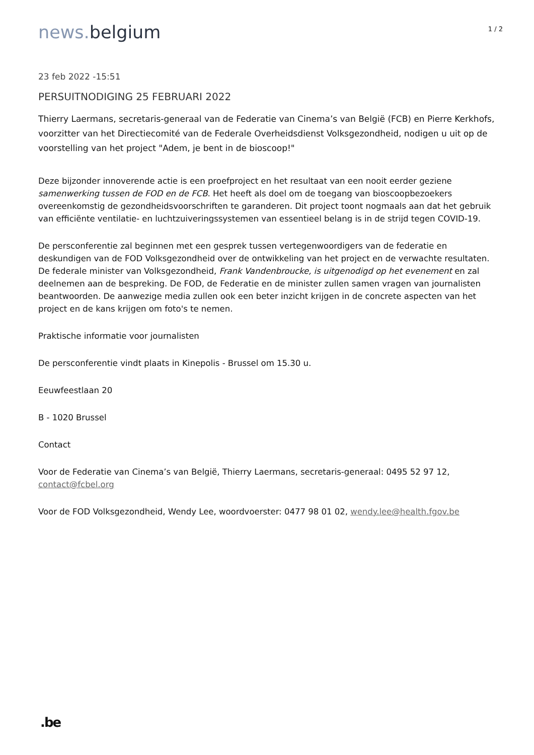news. belgium
1 / 2
23 feb 2022 -15:51
PERSUITNODIGING 25 FEBRUARI 2022
Thierry Laermans, secretaris-generaal van de Federatie van Cinema’s van België (FCB) en Pierre Kerkhofs, voorzitter van het Directiecomité van de Federale Overheidsdienst Volksgezondheid, nodigen u uit op de voorstelling van het project "Adem, je bent in de bioscoop!"
Deze bijzonder innoverende actie is een proefproject en het resultaat van een nooit eerder geziene samenwerking tussen de FOD en de FCB. Het heeft als doel om de toegang van bioscoopbezoekers overeenkomstig de gezondheidsvoorschriften te garanderen. Dit project toont nogmaals aan dat het gebruik van efficiënte ventilatie- en luchtzuiveringssystemen van essentieel belang is in de strijd tegen COVID-19.
De persconferentie zal beginnen met een gesprek tussen vertegenwoordigers van de federatie en deskundigen van de FOD Volksgezondheid over de ontwikkeling van het project en de verwachte resultaten. De federale minister van Volksgezondheid, Frank Vandenbroucke, is uitgenodigd op het evenement en zal deelnemen aan de bespreking. De FOD, de Federatie en de minister zullen samen vragen van journalisten beantwoorden. De aanwezige media zullen ook een beter inzicht krijgen in de concrete aspecten van het project en de kans krijgen om foto's te nemen.
Praktische informatie voor journalisten
De persconferentie vindt plaats in Kinepolis - Brussel om 15.30 u.
Eeuwfeestlaan 20
B - 1020 Brussel
Contact
Voor de Federatie van Cinema’s van België, Thierry Laermans, secretaris-generaal: 0495 52 97 12, contact@fcbel.org
Voor de FOD Volksgezondheid, Wendy Lee, woordvoerster: 0477 98 01 02, wendy.lee@health.fgov.be
.be